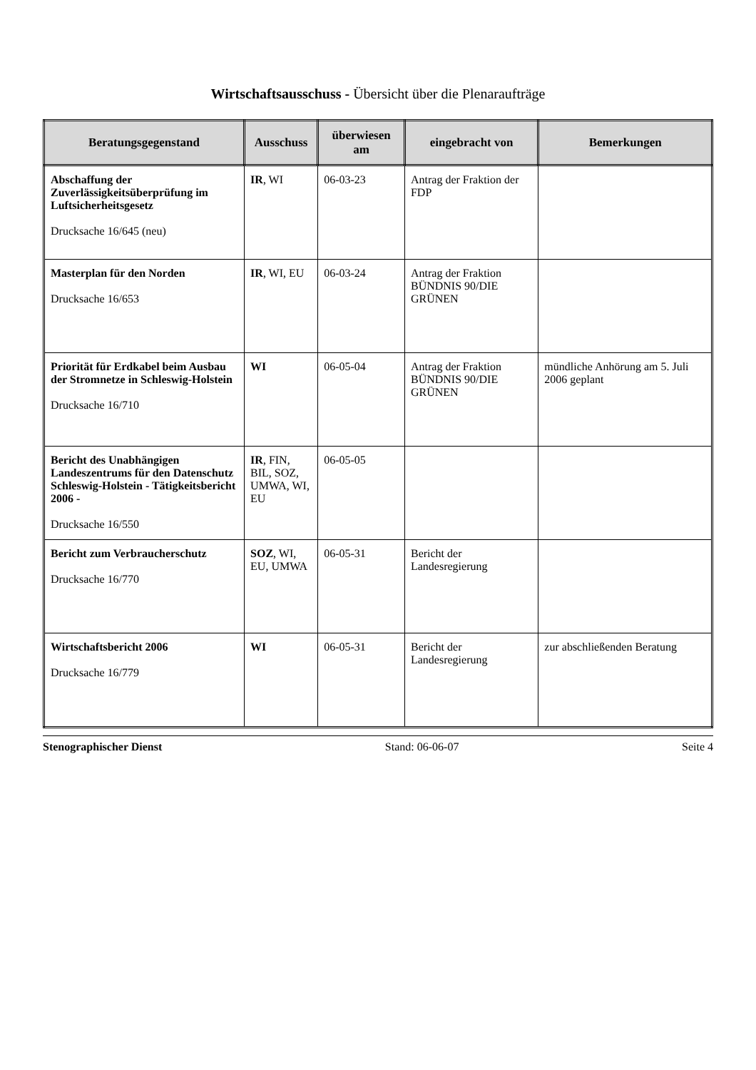Wirtschaftsausschuss - Übersicht über die Plenaraufträge
| Beratungsgegenstand | Ausschuss | überwiesen am | eingebracht von | Bemerkungen |
| --- | --- | --- | --- | --- |
| Abschaffung der Zuverlässigkeitsüberprüfung im Luftsicherheitsgesetz Drucksache 16/645 (neu) | IR , WI | 06-03-23 | Antrag der Fraktion der FDP | |
| Masterplan für den Norden Drucksache 16/653 | IR , WI, EU | 06-03-24 | Antrag der Fraktion BÜNDNIS 90/DIE GRÜNEN | |
| Priorität für Erdkabel beim Ausbau der Stromnetze in Schleswig-Holstein Drucksache 16/710 | WI | 06-05-04 | Antrag der Fraktion BÜNDNIS 90/DIE GRÜNEN | mündliche Anhörung am 5. Juli 2006 geplant |
| Bericht des Unabhängigen Landeszentrums für den Datenschutz Schleswig-Holstein - Tätigkeitsbericht 2006 - Drucksache 16/550 | IR , FIN, BIL, SOZ, UMWA, WI, EU | 06-05-05 | | |
| Bericht zum Verbraucherschutz Drucksache 16/770 | SOZ , WI, EU, UMWA | 06-05-31 | Bericht der Landesregierung | |
| Wirtschaftsbericht 2006 Drucksache 16/779 | WI | 06-05-31 | Bericht der Landesregierung | zur abschließenden Beratung |
Stenographischer Dienst Stand: 06-06-07 Seite 4